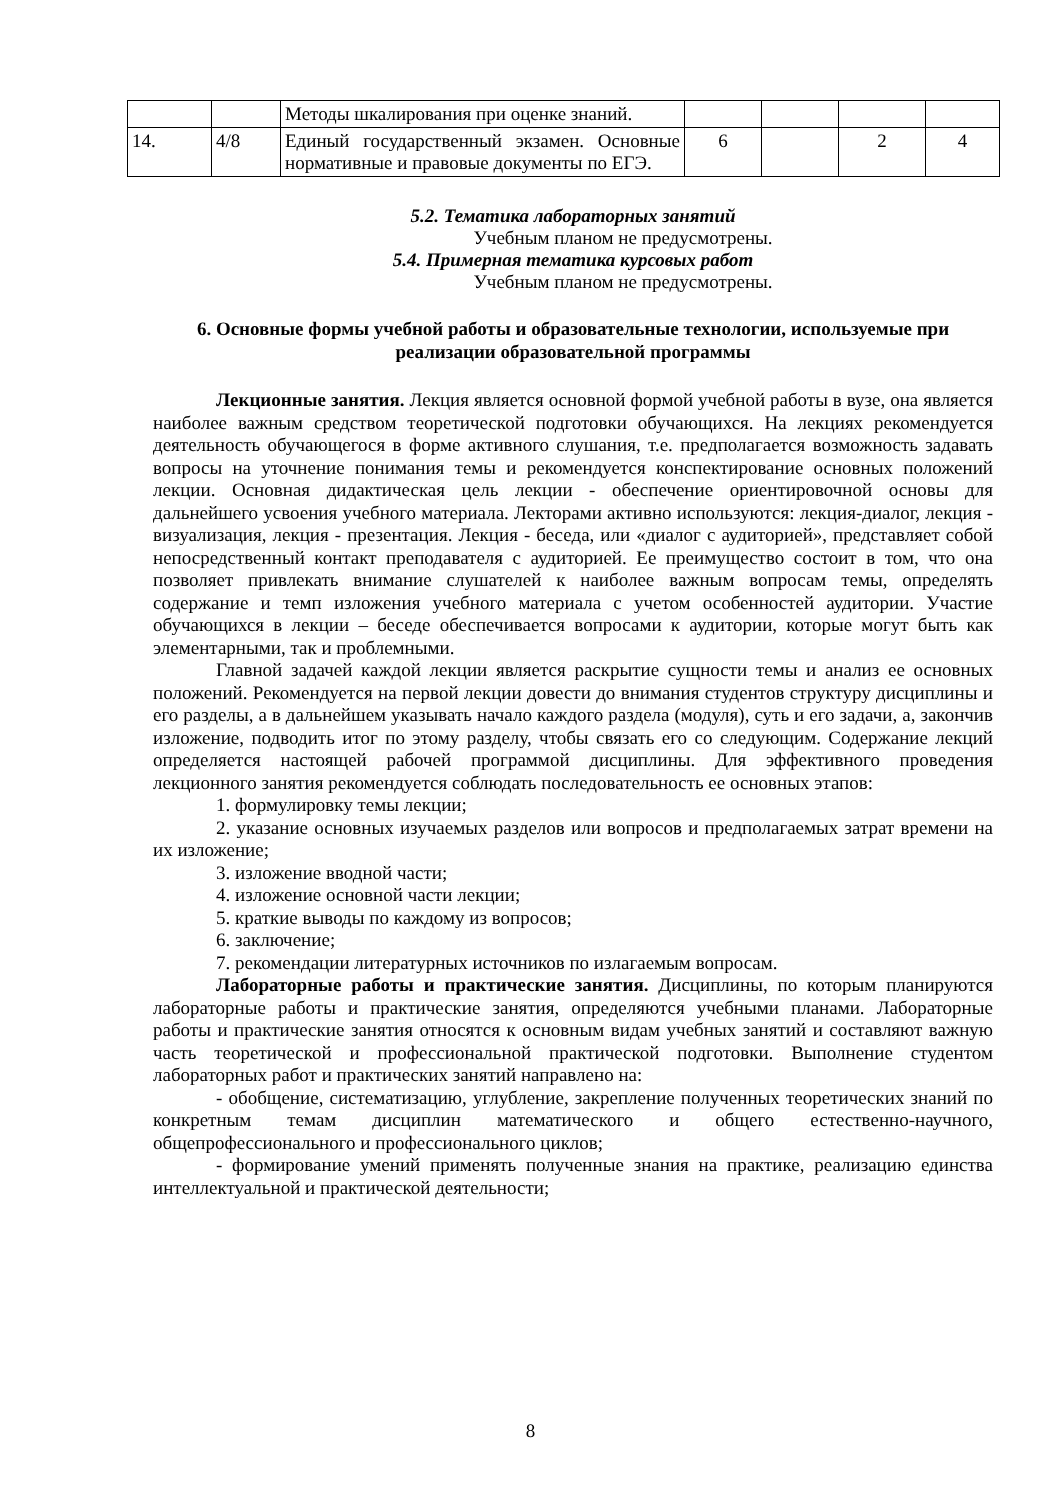| | | Методы шкалирования при оценке знаний. | | | | |
| 14. | 4/8 | Единый государственный экзамен. Основные нормативные и правовые документы по ЕГЭ. | 6 | | 2 | 4 |
5.2. Тематика лабораторных занятий
Учебным планом не предусмотрены.
5.4. Примерная тематика курсовых работ
Учебным планом не предусмотрены.
6. Основные формы учебной работы и образовательные технологии, используемые при реализации образовательной программы
Лекционные занятия. Лекция является основной формой учебной работы в вузе, она является наиболее важным средством теоретической подготовки обучающихся. На лекциях рекомендуется деятельность обучающегося в форме активного слушания, т.е. предполагается возможность задавать вопросы на уточнение понимания темы и рекомендуется конспектирование основных положений лекции. Основная дидактическая цель лекции - обеспечение ориентировочной основы для дальнейшего усвоения учебного материала. Лекторами активно используются: лекция-диалог, лекция - визуализация, лекция - презентация. Лекция - беседа, или «диалог с аудиторией», представляет собой непосредственный контакт преподавателя с аудиторией. Ее преимущество состоит в том, что она позволяет привлекать внимание слушателей к наиболее важным вопросам темы, определять содержание и темп изложения учебного материала с учетом особенностей аудитории. Участие обучающихся в лекции – беседе обеспечивается вопросами к аудитории, которые могут быть как элементарными, так и проблемными.
Главной задачей каждой лекции является раскрытие сущности темы и анализ ее основных положений. Рекомендуется на первой лекции довести до внимания студентов структуру дисциплины и его разделы, а в дальнейшем указывать начало каждого раздела (модуля), суть и его задачи, а, закончив изложение, подводить итог по этому разделу, чтобы связать его со следующим. Содержание лекций определяется настоящей рабочей программой дисциплины. Для эффективного проведения лекционного занятия рекомендуется соблюдать последовательность ее основных этапов:
1. формулировку темы лекции;
2. указание основных изучаемых разделов или вопросов и предполагаемых затрат времени на их изложение;
3. изложение вводной части;
4. изложение основной части лекции;
5. краткие выводы по каждому из вопросов;
6. заключение;
7. рекомендации литературных источников по излагаемым вопросам.
Лабораторные работы и практические занятия. Дисциплины, по которым планируются лабораторные работы и практические занятия, определяются учебными планами. Лабораторные работы и практические занятия относятся к основным видам учебных занятий и составляют важную часть теоретической и профессиональной практической подготовки. Выполнение студентом лабораторных работ и практических занятий направлено на:
- обобщение, систематизацию, углубление, закрепление полученных теоретических знаний по конкретным темам дисциплин математического и общего естественно-научного, общепрофессионального и профессионального циклов;
- формирование умений применять полученные знания на практике, реализацию единства интеллектуальной и практической деятельности;
8